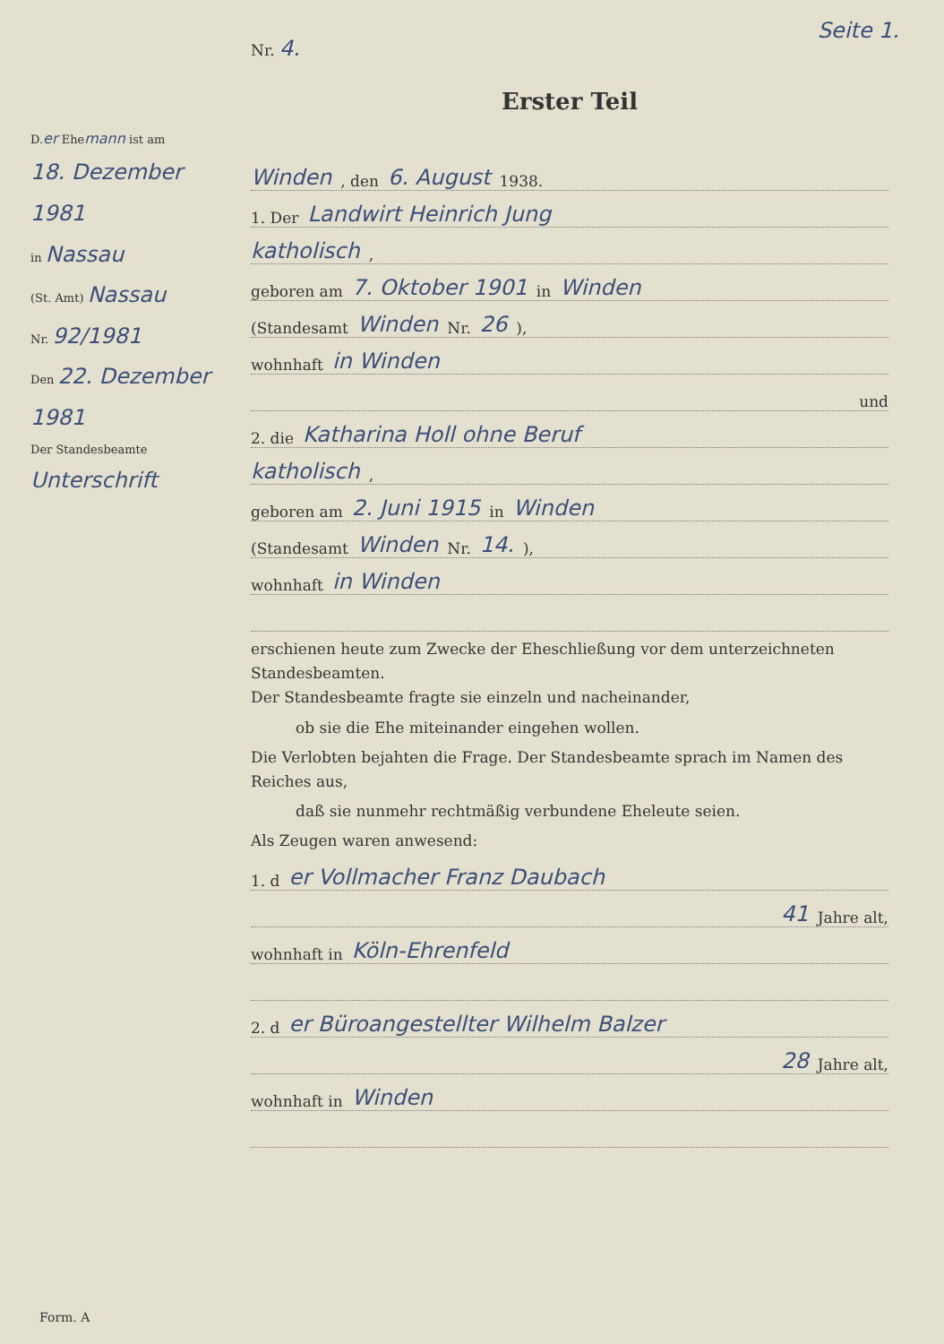Seite 1.
D.er Ehemann ist am
18. Dezember 1981
in Nassau
(St. Amt) Nassau
Nr. 92/1981
Den 22. Dezember 1981
Der Standesbeamte
Unterschrift
Nr. 4.
Erster Teil
Winden, den 6. August 1938.
1. Der Landwirt Heinrich Jung
katholisch,
geboren am 7. Oktober 1901 in Winden
(Standesamt Winden Nr. 26),
wohnhaft in Winden
und
2. die Katharina Holl ohne Beruf
katholisch,
geboren am 2. Juni 1915 in Winden
(Standesamt Winden Nr. 14.),
wohnhaft in Winden
erschienen heute zum Zwecke der Eheschließung vor dem unterzeichneten Standesbeamten.
Der Standesbeamte fragte sie einzeln und nacheinander,
ob sie die Ehe miteinander eingehen wollen.
Die Verlobten bejahten die Frage. Der Standesbeamte sprach im Namen des Reiches aus,
daß sie nunmehr rechtmäßig verbundene Eheleute seien.
Als Zeugen waren anwesend:
1. d er Vollmacher Franz Daubach
41 Jahre alt,
wohnhaft in Köln-Ehrenfeld
2. d er Büroangestellter Wilhelm Balzer
28 Jahre alt,
wohnhaft in Winden
Form. A